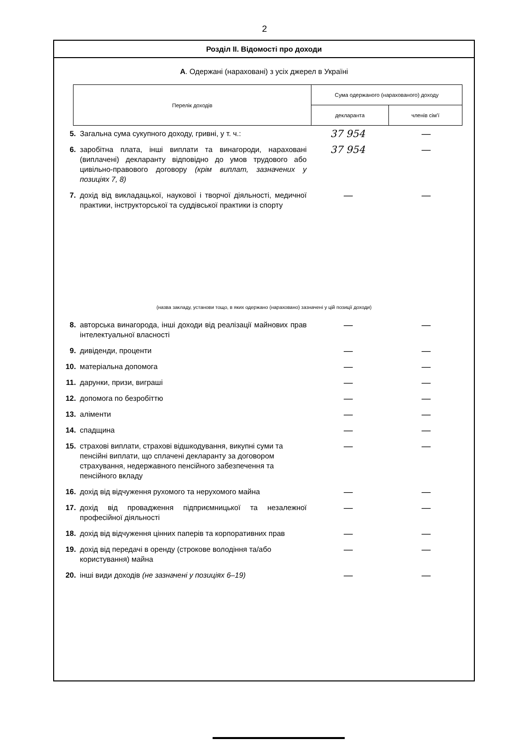2
Розділ ІІ. Відомості про доходи
А. Одержані (нараховані) з усіх джерел в Україні
| Перелік доходів | Сума одержаного (нарахованого) доходу | |
| --- | --- | --- |
| | декларанта | членів сім'ї |
| 5. | Загальна сума сукупного доходу, гривні, у т. ч.: | 37 954 | — |
| 6. | заробітна плата, інші виплати та винагороди, нараховані (виплачені) декларанту відповідно до умов трудового або цивільно-правового договору (крім виплат, зазначених у позиціях 7, 8) | 37 954 | — |
| 7. | дохід від викладацької, наукової і творчої діяльності, медичної практики, інструкторської та суддівської практики із спорту | — | — |
(назва закладу, установи тощо, в яких одержано (нараховано) зазначені у цій позиції доходи)
| 8. | авторська винагорода, інші доходи від реалізації майнових прав інтелектуальної власності | — | — |
| 9. | дивіденди, проценти | — | — |
| 10. | матеріальна допомога | — | — |
| 11. | дарунки, призи, виграші | — | — |
| 12. | допомога по безробіттю | — | — |
| 13. | аліменти | — | — |
| 14. | спадщина | — | — |
| 15. | страхові виплати, страхові відшкодування, викупні суми та пенсійні виплати, що сплачені декларанту за договором страхування, недержавного пенсійного забезпечення та пенсійного вкладу | — | — |
| 16. | дохід від відчуження рухомого та нерухомого майна | — | — |
| 17. | дохід від провадження підприємницької та незалежної професійної діяльності | — | — |
| 18. | дохід від відчуження цінних паперів та корпоративних прав | — | — |
| 19. | дохід від передачі в оренду (строкове володіння та/або користування) майна | — | — |
| 20. | інші види доходів (не зазначені у позиціях 6–19) | — | — |